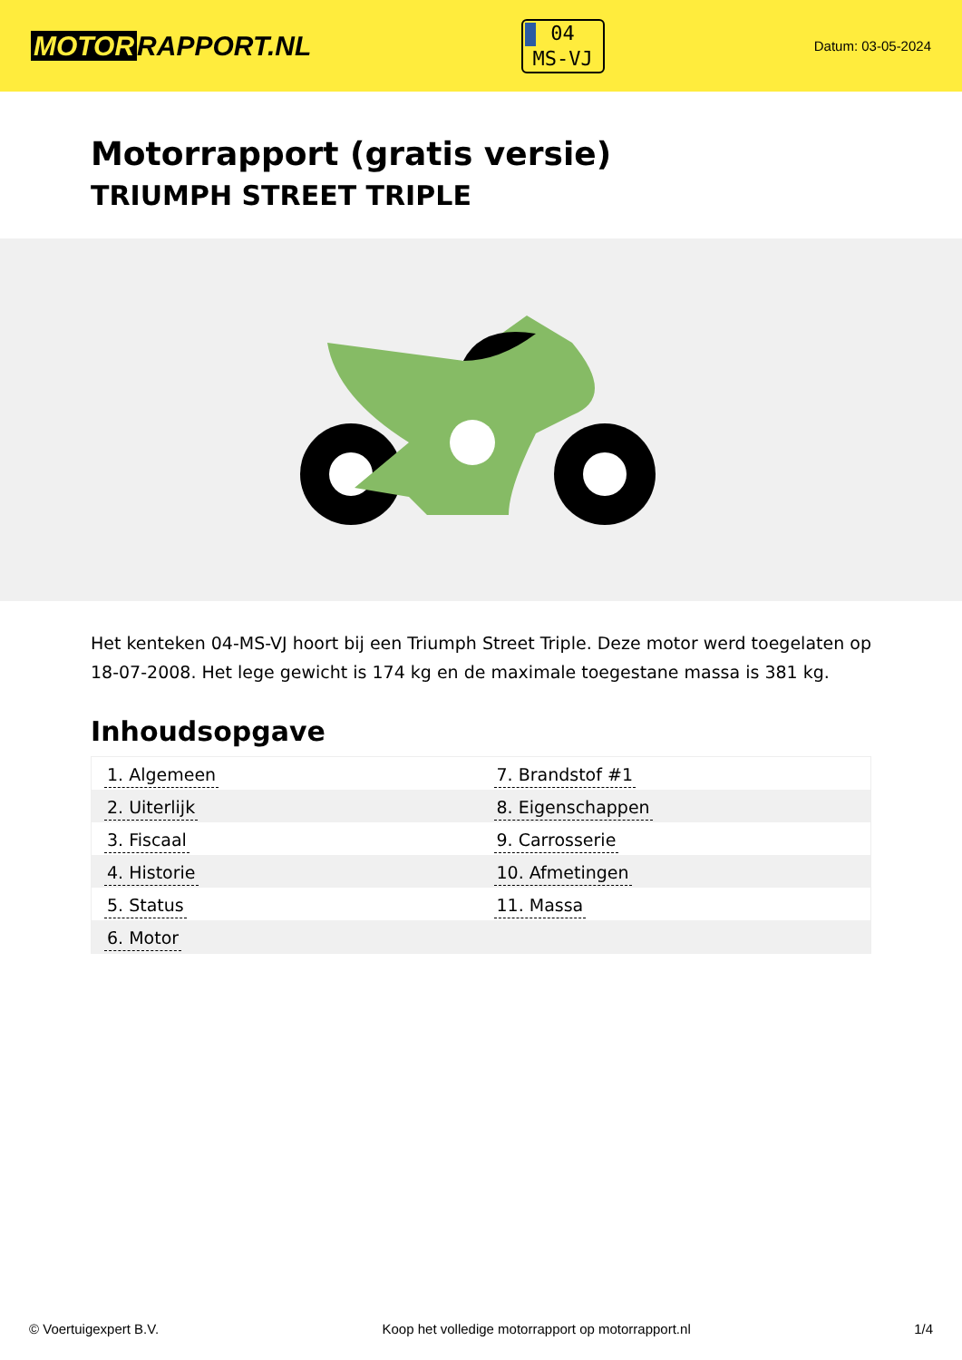MOTOR RAPPORT.NL
04
MS-VJ
Datum: 03-05-2024
Motorrapport (gratis versie)
TRIUMPH STREET TRIPLE
Het kenteken 04-MS-VJ hoort bij een Triumph Street Triple. Deze motor werd toegelaten op 18-07-2008. Het lege gewicht is 174 kg en de maximale toegestane massa is 381 kg.
Inhoudsopgave
| 1. Algemeen | 7. Brandstof #1 |
| 2. Uiterlijk | 8. Eigenschappen |
| 3. Fiscaal | 9. Carrosserie |
| 4. Historie | 10. Afmetingen |
| 5. Status | 11. Massa |
| 6. Motor | |
© Voertuigexpert B.V. Koop het volledige motorrapport op motorrapport.nl
1/4